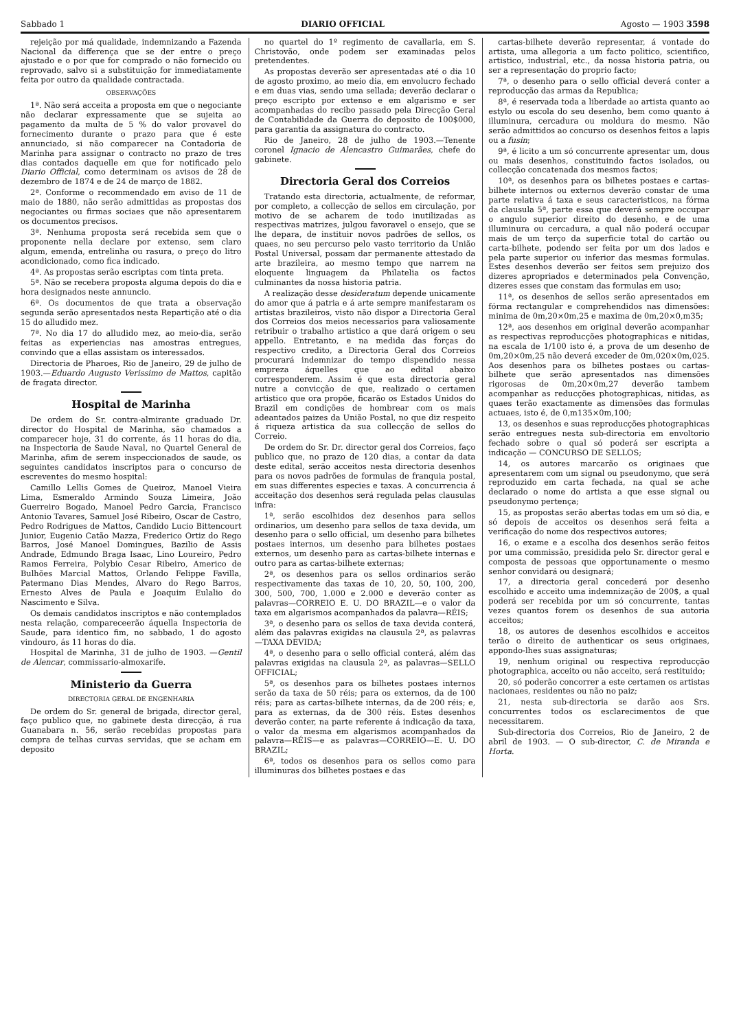Sabbado 1 DIARIO OFFICIAL Agosto — 1903 3598
rejeição por má qualidade, indemnizando a Fazenda Nacional da differença que se der entre o preço ajustado e o por que for comprado o não fornecido ou reprovado, salvo si a substituição for immediatamente feita por outro da qualidade contractada.
OBSERVAÇÕES
1ª. Não será acceita a proposta em que o negociante não declarar expressamente que se sujeita ao pagamento da multa de 5 % do valor provavel do fornecimento durante o prazo para que é este annunciado, si não comparecer na Contadoria de Marinha para assignar o contracto no prazo de tres dias contados daquelle em que for notificado pelo Diario Official, como determinam os avisos de 28 de dezembro de 1874 e de 24 de março de 1882.
2ª. Conforme o recommendado em aviso de 11 de maio de 1880, não serão admittidas as propostas dos negociantes ou firmas sociaes que não apresentarem os documentos precisos.
3ª. Nenhuma proposta será recebida sem que o proponente nella declare por extenso, sem claro algum, emenda, entrelinha ou rasura, o preço do litro acondicionado, como fica indicado.
4ª. As propostas serão escriptas com tinta preta.
5ª. Não se recebera proposta alguma depois do dia e hora designados neste annuncio.
6ª. Os documentos de que trata a observação segunda serão apresentados nesta Repartição até o dia 15 do alludido mez.
7ª. No dia 17 do alludido mez, ao meio-dia, serão feitas as experiencias nas amostras entregues, convindo que a ellas assistam os interessados.
Directoria de Pharoes, Rio de Janeiro, 29 de julho de 1903.—Eduardo Augusto Verissimo de Mattos, capitão de fragata director.
Hospital de Marinha
De ordem do Sr. contra-almirante graduado Dr. director do Hospital de Marinha, são chamados a comparecer hoje, 31 do corrente, ás 11 horas do dia, na Inspectoria de Saude Naval, no Quartel General de Marinha, afim de serem inspeccionados de saude, os seguintes candidatos inscriptos para o concurso de escreventes do mesmo hospital:
Camillo Lellis Gomes de Queiroz, Manoel Vieira Lima, Esmeraldo Armindo Souza Limeira, João Guerreiro Bogado, Manoel Pedro Garcia, Francisco Antonio Tavares, Samuel José Ribeiro, Oscar de Castro, Pedro Rodrigues de Mattos, Candido Lucio Bittencourt Junior, Eugenio Catão Mazza, Frederico Ortiz do Rego Barros, José Manoel Domingues, Bazilio de Assis Andrade, Edmundo Braga Isaac, Lino Loureiro, Pedro Ramos Ferreira, Polybio Cesar Ribeiro, Americo de Bulhões Marcial Mattos, Orlando Felippe Favilla, Patermano Dias Mendes, Alvaro do Rego Barros, Ernesto Alves de Paula e Joaquim Eulalio do Nascimento e Silva.
Os demais candidatos inscriptos e não contemplados nesta relação, compareceerão áquella Inspectoria de Saude, para identico fim, no sabbado, 1 do agosto vindouro, ás 11 horas do dia.
Hospital de Marinha, 31 de julho de 1903. —Gentil de Alencar, commissario-almoxarife.
Ministerio da Guerra
DIRECTORIA GERAL DE ENGENHARIA
De ordem do Sr. general de brigada, director geral, faço publico que, no gabinete desta direcção, á rua Guanabara n. 56, serão recebidas propostas para compra de telhas curvas servidas, que se acham em deposito
no quartel do 1º regimento de cavallaria, em S. Christovão, onde podem ser examinadas pelos pretendentes.
As propostas deverão ser apresentadas até o dia 10 de agosto proximo, ao meio dia, em envolucro fechado e em duas vias, sendo uma sellada; deverão declarar o preço escripto por extenso e em algarismo e ser acompanhadas do recibo passado pela Direcção Geral de Contabilidade da Guerra do deposito de 100$000, para garantia da assignatura do contracto.
Rio de Janeiro, 28 de julho de 1903.—Tenente coronel Ignacio de Alencastro Guimarães, chefe do gabinete.
Directoria Geral dos Correios
Tratando esta directoria, actualmente, de reformar, por completo, a collecção de sellos em circulação, por motivo de se acharem de todo inutilizadas as respectivas matrizes, julgou favoravel o ensejo, que se lhe depara, de instituir novos padrões de sellos, os quaes, no seu percurso pelo vasto territorio da União Postal Universal, possam dar permanente attestado da arte brazileira, ao mesmo tempo que narrem na eloquente linguagem da Philatelia os factos culminantes da nossa historia patria.
A realização desse desideratum depende unicamente do amor que á patria e á arte sempre manifestaram os artistas brazileiros, visto não dispor a Directoria Geral dos Correios dos meios necessarios para valiosamente retribuir o trabalho artistico a que dará origem o seu appello. Entretanto, e na medida das forças do respectivo credito, a Directoria Geral dos Correios procurará indemnizar do tempo dispendido nessa empreza áquelles que ao edital abaixo corresponderem. Assim é que esta directoria geral nutre a convicção de que, realizado o certamen artistico que ora propõe, ficarão os Estados Unidos do Brazil em condições de hombrear com os mais adeantados paizes da União Postal, no que diz respeito á riqueza artistica da sua collecção de sellos do Correio.
De ordem do Sr. Dr. director geral dos Correios, faço publico que, no prazo de 120 dias, a contar da data deste edital, serão acceitos nesta directoria desenhos para os novos padrões de formulas de franquia postal, em suas differentes especies e taxas. A concurrencia á acceitação dos desenhos será regulada pelas clausulas infra:
1ª, serão escolhidos dez desenhos para sellos ordinarios, um desenho para sellos de taxa devida, um desenho para o sello official, um desenho para bilhetes postaes internos, um desenho para bilhetes postaes externos, um desenho para as cartas-bilhete internas e outro para as cartas-bilhete externas;
2ª, os desenhos para os sellos ordinarios serão respectivamente das taxas de 10, 20, 50, 100, 200, 300, 500, 700, 1.000 e 2.000 e deverão conter as palavras—CORREIO E. U. DO BRAZIL—e o valor da taxa em algarismos acompanhados da palavra—RÉIS;
3ª, o desenho para os sellos de taxa devida conterá, além das palavras exigidas na clausula 2ª, as palavras—TAXA DEVIDA;
4ª, o desenho para o sello official conterá, além das palavras exigidas na clausula 2ª, as palavras—SELLO OFFICIAL;
5ª, os desenhos para os bilhetes postaes internos serão da taxa de 50 réis; para os externos, da de 100 réis; para as cartas-bilhete internas, da de 200 réis; e, para as externas, da de 300 réis. Estes desenhos deverão conter, na parte referente á indicação da taxa, o valor da mesma em algarismos acompanhados da palavra—RÉIS—e as palavras—CORREIO—E. U. DO BRAZIL;
6ª, todos os desenhos para os sellos como para illuminuras dos bilhetes postaes e das
cartas-bilhete deverão representar, á vontade do artista, uma allegoria a um facto politico, scientifico, artistico, industrial, etc., da nossa historia patria, ou ser a representação do proprio facto;
7ª, o desenho para o sello official deverá conter a reproducção das armas da Republica;
8ª, é reservada toda a liberdade ao artista quanto ao estylo ou escola do seu desenho, bem como quanto á illuminura, cercadura ou moldura do mesmo. Não serão admittidos ao concurso os desenhos feitos a lapis ou a fusin;
9ª, é licito a um só concurrente apresentar um, dous ou mais desenhos, constituindo factos isolados, ou collecção concatenada dos mesmos factos;
10ª, os desenhos para os bilhetes postaes e cartas-bilhete internos ou externos deverão constar de uma parte relativa á taxa e seus caracteristicos, na fórma da clausula 5ª, parte essa que deverá sempre occupar o angulo superior direito do desenho, e de uma illuminura ou cercadura, a qual não poderá occupar mais de um terço da superficie total do cartão ou carta-bilhete, podendo ser feita por um dos lados e pela parte superior ou inferior das mesmas formulas. Estes desenhos deverão ser feitos sem prejuizo dos dizeres apropriados e determinados pela Convenção, dizeres esses que constam das formulas em uso;
11ª, os desenhos de sellos serão apresentados em fórma rectangular e comprehendidos nas dimensões: minima de 0m,20×0m,25 e maxima de 0m,20×0,m35;
12ª, aos desenhos em original deverão acompanhar as respectivas reproducções photographicas e nitidas, na escala de 1/100 isto é, a prova de um desenho de 0m,20×0m,25 não deverá exceder de 0m,020×0m,025. Aos desenhos para os bilhetes postaes ou cartas-bilhete que serão apresentados nas dimensões rigorosas de 0m,20×0m,27 deverão tambem acompanhar as reducções photographicas, nitidas, as quaes terão exactamente as dimensões das formulas actuaes, isto é, de 0,m135×0m,100;
13, os desenhos e suas reproducções photographicas serão entregues nesta sub-directoria em envoltorio fechado sobre o qual só poderá ser escripta a indicação — CONCURSO DE SELLOS;
14, os autores marcarão os originaes que apresentarem com um signal ou pseudonymo, que será reproduzido em carta fechada, na qual se ache declarado o nome do artista a que esse signal ou pseudonymo pertença;
15, as propostas serão abertas todas em um só dia, e só depois de acceitos os desenhos será feita a verificação do nome dos respectivos autores;
16, o exame e a escolha dos desenhos serão feitos por uma commissão, presidida pelo Sr. director geral e composta de pessoas que opportunamente o mesmo senhor convidará ou designará;
17, a directoria geral concederá por desenho escolhido e acceito uma indemnização de 200$, a qual poderá ser recebida por um só concurrente, tantas vezes quantos forem os desenhos de sua autoria acceitos;
18, os autores de desenhos escolhidos e acceitos terão o direito de authenticar os seus originaes, appondo-lhes suas assignaturas;
19, nenhum original ou respectiva reproducção photographica, acceito ou não acceito, será restituido;
20, só poderão concorrer a este certamen os artistas nacionaes, residentes ou não no paiz;
21, nesta sub-directoria se darão aos Srs. concurrentes todos os esclarecimentos de que necessitarem.
Sub-directoria dos Correios, Rio de Janeiro, 2 de abril de 1903. — O sub-director, C. de Miranda e Horta.